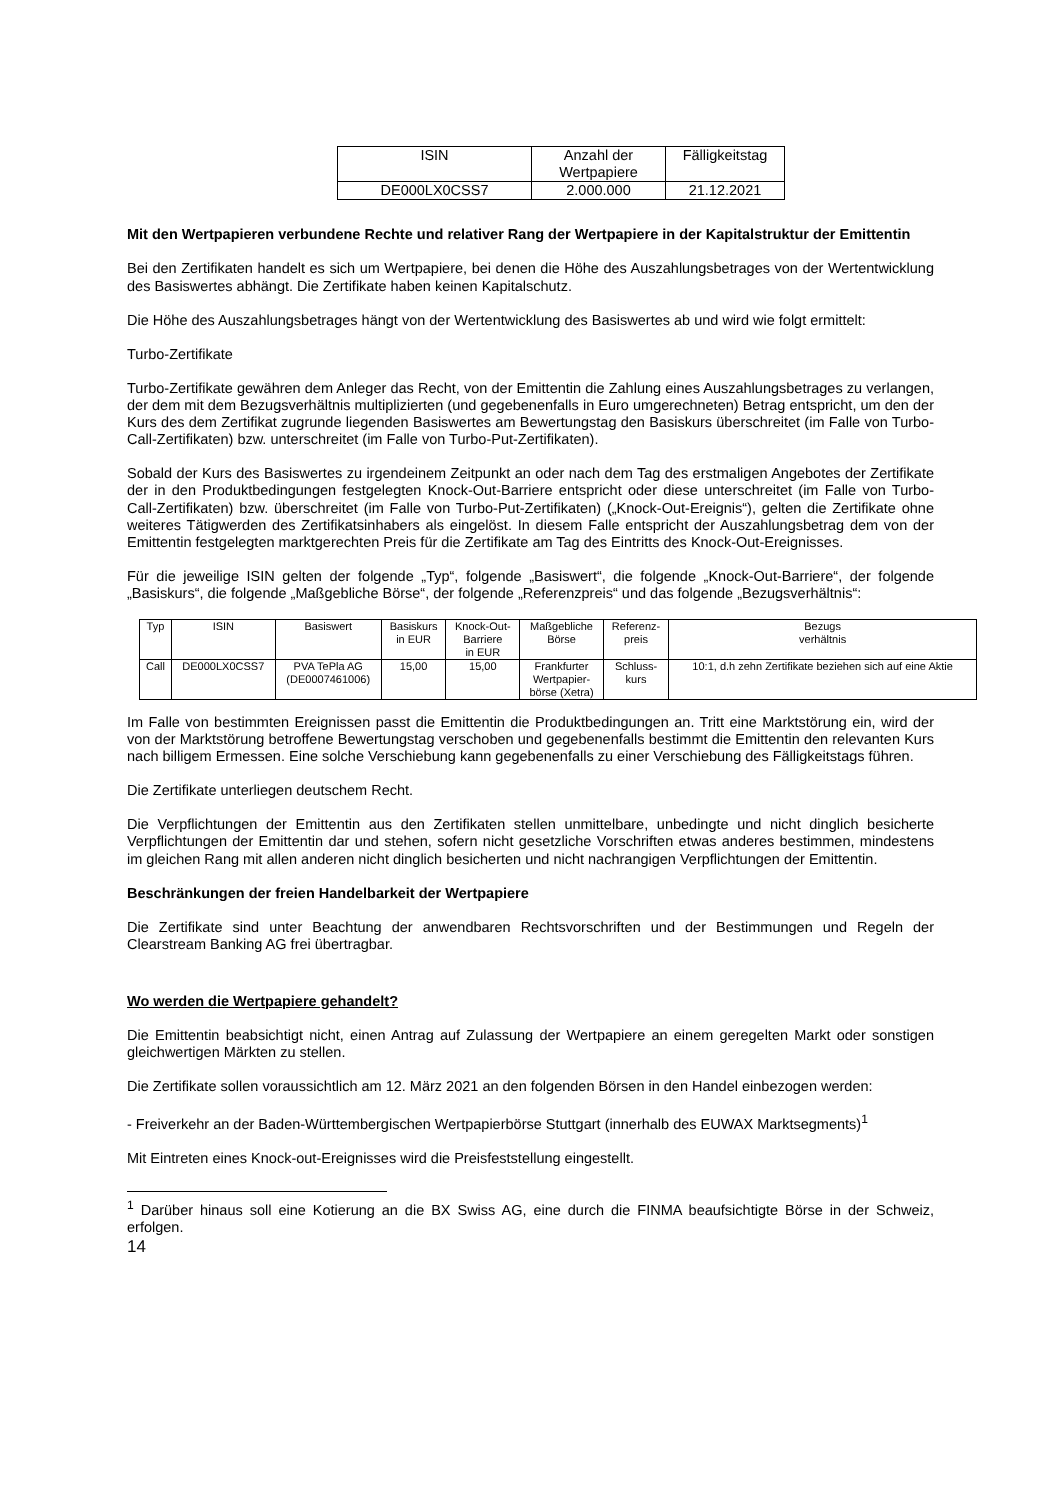| ISIN | Anzahl der Wertpapiere | Fälligkeitstag |
| --- | --- | --- |
| DE000LX0CSS7 | 2.000.000 | 21.12.2021 |
Mit den Wertpapieren verbundene Rechte und relativer Rang der Wertpapiere in der Kapitalstruktur der Emittentin
Bei den Zertifikaten handelt es sich um Wertpapiere, bei denen die Höhe des Auszahlungsbetrages von der Wertentwicklung des Basiswertes abhängt. Die Zertifikate haben keinen Kapitalschutz.
Die Höhe des Auszahlungsbetrages hängt von der Wertentwicklung des Basiswertes ab und wird wie folgt ermittelt:
Turbo-Zertifikate
Turbo-Zertifikate gewähren dem Anleger das Recht, von der Emittentin die Zahlung eines Auszahlungsbetrages zu verlangen, der dem mit dem Bezugsverhältnis multiplizierten (und gegebenenfalls in Euro umgerechneten) Betrag entspricht, um den der Kurs des dem Zertifikat zugrunde liegenden Basiswertes am Bewertungstag den Basiskurs überschreitet (im Falle von Turbo-Call-Zertifikaten) bzw. unterschreitet (im Falle von Turbo-Put-Zertifikaten).
Sobald der Kurs des Basiswertes zu irgendeinem Zeitpunkt an oder nach dem Tag des erstmaligen Angebotes der Zertifikate der in den Produktbedingungen festgelegten Knock-Out-Barriere entspricht oder diese unterschreitet (im Falle von Turbo-Call-Zertifikaten) bzw. überschreitet (im Falle von Turbo-Put-Zertifikaten) („Knock-Out-Ereignis“), gelten die Zertifikate ohne weiteres Tätigwerden des Zertifikatsinhabers als eingelöst. In diesem Falle entspricht der Auszahlungsbetrag dem von der Emittentin festgelegten marktgerechten Preis für die Zertifikate am Tag des Eintritts des Knock-Out-Ereignisses.
Für die jeweilige ISIN gelten der folgende „Typ“, folgende „Basiswert“, die folgende „Knock-Out-Barriere“, der folgende „Basiskurs“, die folgende „Maßgebliche Börse“, der folgende „Referenzpreis“ und das folgende „Bezugsverhältnis“:
| Typ | ISIN | Basiswert | Basiskurs in EUR | Knock-Out- Barriere in EUR | Maßgebliche Börse | Referenz- preis | Bezugs verhältnis |
| --- | --- | --- | --- | --- | --- | --- | --- |
| Call | DE000LX0CSS7 | PVA TePla AG (DE0007461006) | 15,00 | 15,00 | Frankfurter Wertpapier- börse (Xetra) | Schluss- kurs | 10:1, d.h zehn Zertifikate beziehen sich auf eine Aktie |
Im Falle von bestimmten Ereignissen passt die Emittentin die Produktbedingungen an. Tritt eine Marktstörung ein, wird der von der Marktstörung betroffene Bewertungstag verschoben und gegebenenfalls bestimmt die Emittentin den relevanten Kurs nach billigem Ermessen. Eine solche Verschiebung kann gegebenenfalls zu einer Verschiebung des Fälligkeitstags führen.
Die Zertifikate unterliegen deutschem Recht.
Die Verpflichtungen der Emittentin aus den Zertifikaten stellen unmittelbare, unbedingte und nicht dinglich besicherte Verpflichtungen der Emittentin dar und stehen, sofern nicht gesetzliche Vorschriften etwas anderes bestimmen, mindestens im gleichen Rang mit allen anderen nicht dinglich besicherten und nicht nachrangigen Verpflichtungen der Emittentin.
Beschränkungen der freien Handelbarkeit der Wertpapiere
Die Zertifikate sind unter Beachtung der anwendbaren Rechtsvorschriften und der Bestimmungen und Regeln der Clearstream Banking AG frei übertragbar.
Wo werden die Wertpapiere gehandelt?
Die Emittentin beabsichtigt nicht, einen Antrag auf Zulassung der Wertpapiere an einem geregelten Markt oder sonstigen gleichwertigen Märkten zu stellen.
Die Zertifikate sollen voraussichtlich am 12. März 2021 an den folgenden Börsen in den Handel einbezogen werden:
- Freiverkehr an der Baden-Württembergischen Wertpapierbörse Stuttgart (innerhalb des EUWAX Marktsegments)<sup>1</sup>
Mit Eintreten eines Knock-out-Ereignisses wird die Preisfeststellung eingestellt.
<sup>1</sup> Darüber hinaus soll eine Kotierung an die BX Swiss AG, eine durch die FINMA beaufsichtigte Börse in der Schweiz, erfolgen.
14